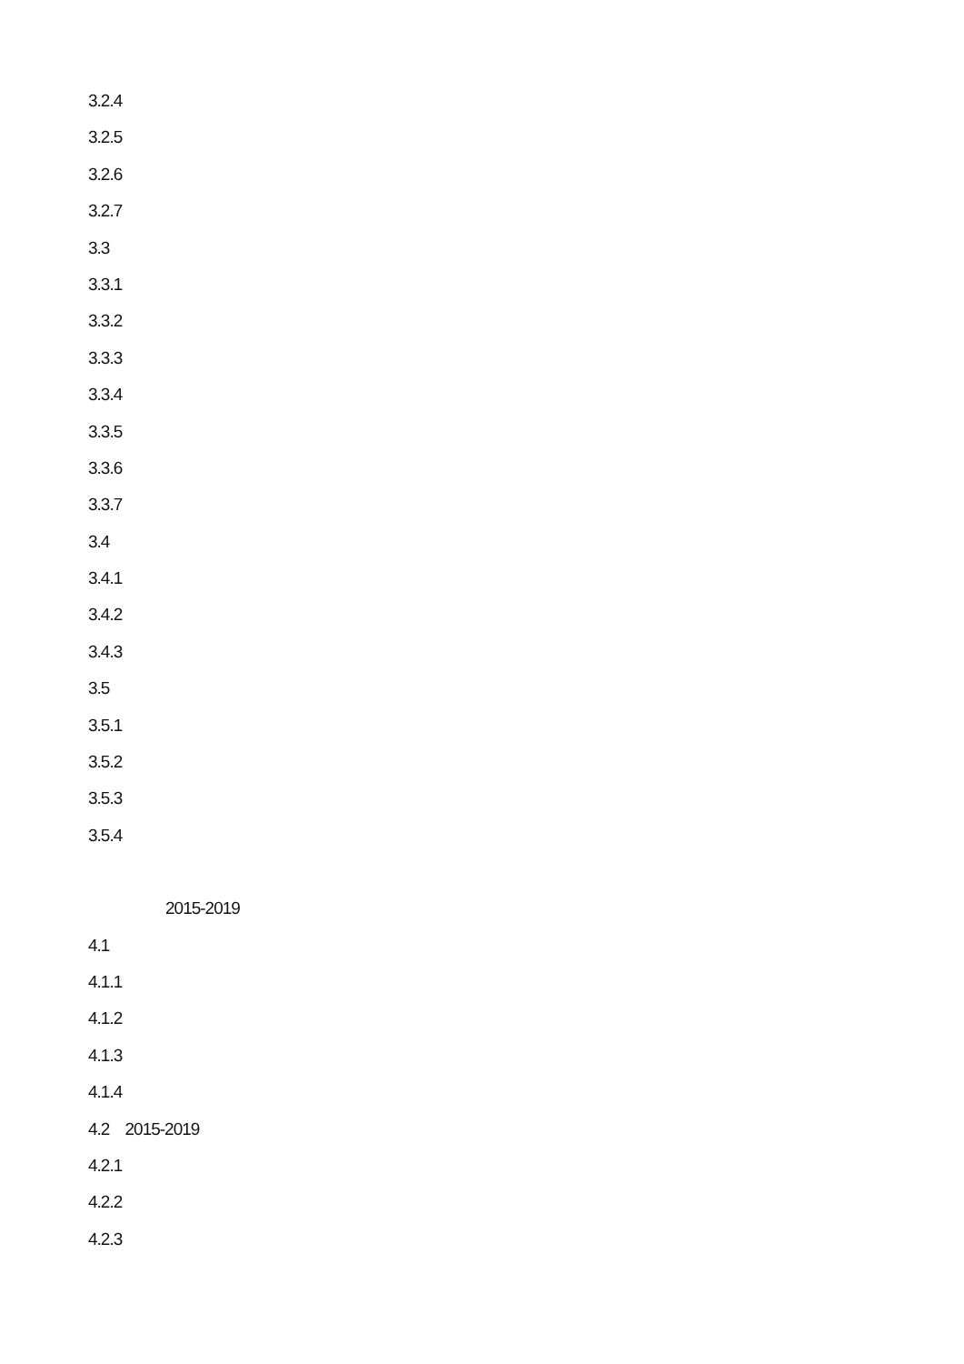3.2.4
3.2.5
3.2.6
3.2.7
3.3
3.3.1
3.3.2
3.3.3
3.3.4
3.3.5
3.3.6
3.3.7
3.4
3.4.1
3.4.2
3.4.3
3.5
3.5.1
3.5.2
3.5.3
3.5.4
2015-2019
4.1
4.1.1
4.1.2
4.1.3
4.1.4
4.2 2015-2019
4.2.1
4.2.2
4.2.3